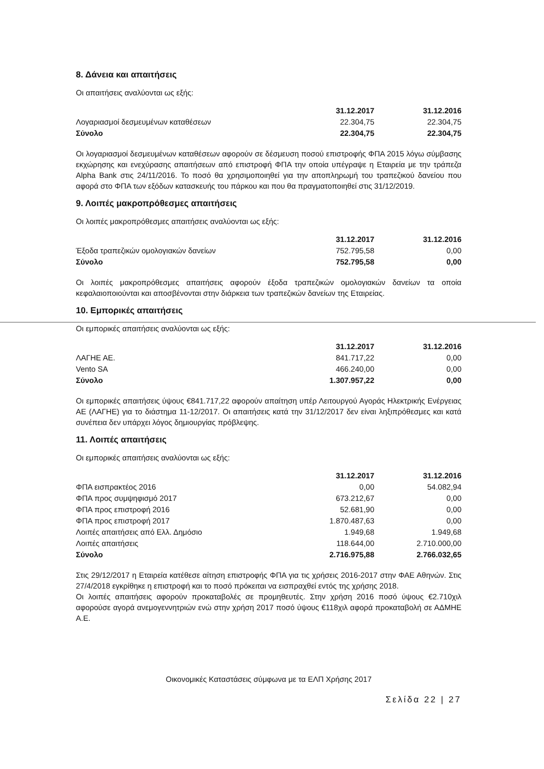8. Δάνεια και απαιτήσεις
Οι απαιτήσεις αναλύονται ως εξής:
| | 31.12.2017 | 31.12.2016 |
| --- | --- | --- |
| Λογαριασμοί δεσμευμένων καταθέσεων | 22.304,75 | 22.304,75 |
| Σύνολο | 22.304,75 | 22.304,75 |
Οι λογαριασμοί δεσμευμένων καταθέσεων αφορούν σε δέσμευση ποσού επιστροφής ΦΠΑ 2015 λόγω σύμβασης εκχώρησης και ενεχύρασης απαιτήσεων από επιστροφή ΦΠΑ την οποία υπέγραψε η Εταιρεία με την τράπεζα Alpha Bank στις 24/11/2016. Το ποσό θα χρησιμοποιηθεί για την αποπληρωμή του τραπεζικού δανείου που αφορά στο ΦΠΑ των εξόδων κατασκευής του πάρκου και που θα πραγματοποιηθεί στις 31/12/2019.
9. Λοιπές μακροπρόθεσμες απαιτήσεις
Οι λοιπές μακροπρόθεσμες απαιτήσεις αναλύονται ως εξής:
| | 31.12.2017 | 31.12.2016 |
| --- | --- | --- |
| Έξοδα τραπεζικών ομολογιακών δανείων | 752.795,58 | 0,00 |
| Σύνολο | 752.795,58 | 0,00 |
Οι λοιπές μακροπρόθεσμες απαιτήσεις αφορούν έξοδα τραπεζικών ομολογιακών δανείων τα οποία κεφαλαιοποιούνται και αποσβένονται στην διάρκεια των τραπεζικών δανείων της Εταιρείας.
10. Εμπορικές απαιτήσεις
Οι εμπορικές απαιτήσεις αναλύονται ως εξής:
| | 31.12.2017 | 31.12.2016 |
| --- | --- | --- |
| ΛΑΓΗΕ ΑΕ. | 841.717,22 | 0,00 |
| Vento SA | 466.240,00 | 0,00 |
| Σύνολο | 1.307.957,22 | 0,00 |
Οι εμπορικές απαιτήσεις ύψους €841.717,22 αφορούν απαίτηση υπέρ Λειτουργού Αγοράς Ηλεκτρικής Ενέργειας ΑΕ (ΛΑΓΗΕ) για το διάστημα 11-12/2017. Οι απαιτήσεις κατά την 31/12/2017 δεν είναι ληξιπρόθεσμες και κατά συνέπεια δεν υπάρχει λόγος δημιουργίας πρόβλεψης.
11. Λοιπές απαιτήσεις
Οι εμπορικές απαιτήσεις αναλύονται ως εξής:
| | 31.12.2017 | 31.12.2016 |
| --- | --- | --- |
| ΦΠΑ εισπρακτέος 2016 | 0,00 | 54.082,94 |
| ΦΠΑ προς συμψηφισμό 2017 | 673.212,67 | 0,00 |
| ΦΠΑ προς επιστροφή 2016 | 52.681,90 | 0,00 |
| ΦΠΑ προς επιστροφή 2017 | 1.870.487,63 | 0,00 |
| Λοιπές απαιτήσεις από Ελλ. Δημόσιο | 1.949,68 | 1.949,68 |
| Λοιπές απαιτήσεις | 118.644,00 | 2.710.000,00 |
| Σύνολο | 2.716.975,88 | 2.766.032,65 |
Στις 29/12/2017 η Εταιρεία κατέθεσε αίτηση επιστροφής ΦΠΑ για τις χρήσεις 2016-2017 στην ΦΑΕ Αθηνών. Στις 27/4/2018 εγκρίθηκε η επιστροφή και το ποσό πρόκειται να εισπραχθεί εντός της χρήσης 2018.
Οι λοιπές απαιτήσεις αφορούν προκαταβολές σε προμηθευτές. Στην χρήση 2016 ποσό ύψους €2.710χιλ αφορούσε αγορά ανεμογεννητριών ενώ στην χρήση 2017 ποσό ύψους €118χιλ αφορά προκαταβολή σε ΑΔΜΗΕ Α.Ε.
Οικονομικές Καταστάσεις σύμφωνα με τα ΕΛΠ Χρήσης 2017
Σελίδα 22 | 27